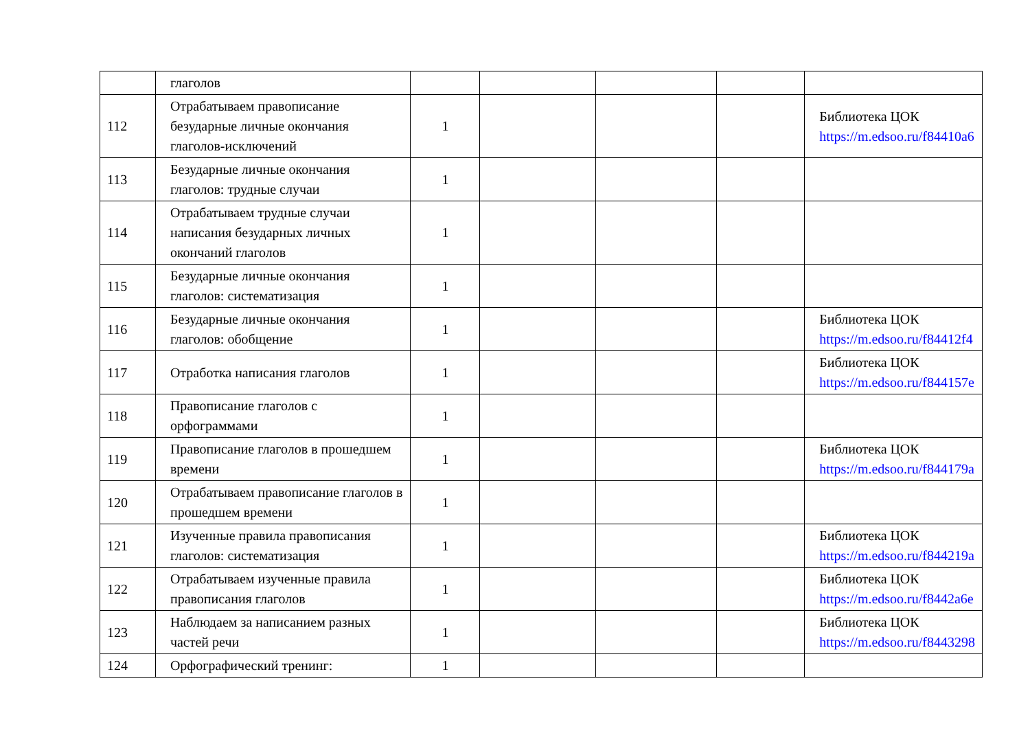| | глаголов | | | | | |
| 112 | Отрабатываем правописание безударные личные окончания глаголов-исключений | 1 | | | | Библиотека ЦОК https://m.edsoo.ru/f84410a6 |
| 113 | Безударные личные окончания глаголов: трудные случаи | 1 | | | | |
| 114 | Отрабатываем трудные случаи написания безударных личных окончаний глаголов | 1 | | | | |
| 115 | Безударные личные окончания глаголов: систематизация | 1 | | | | |
| 116 | Безударные личные окончания глаголов: обобщение | 1 | | | | Библиотека ЦОК https://m.edsoo.ru/f84412f4 |
| 117 | Отработка написания глаголов | 1 | | | | Библиотека ЦОК https://m.edsoo.ru/f844157e |
| 118 | Правописание глаголов с орфограммами | 1 | | | | |
| 119 | Правописание глаголов в прошедшем времени | 1 | | | | Библиотека ЦОК https://m.edsoo.ru/f844179a |
| 120 | Отрабатываем правописание глаголов в прошедшем времени | 1 | | | | |
| 121 | Изученные правила правописания глаголов: систематизация | 1 | | | | Библиотека ЦОК https://m.edsoo.ru/f844219a |
| 122 | Отрабатываем изученные правила правописания глаголов | 1 | | | | Библиотека ЦОК https://m.edsoo.ru/f8442a6e |
| 123 | Наблюдаем за написанием разных частей речи | 1 | | | | Библиотека ЦОК https://m.edsoo.ru/f8443298 |
| 124 | Орфографический тренинг: | 1 | | | | |